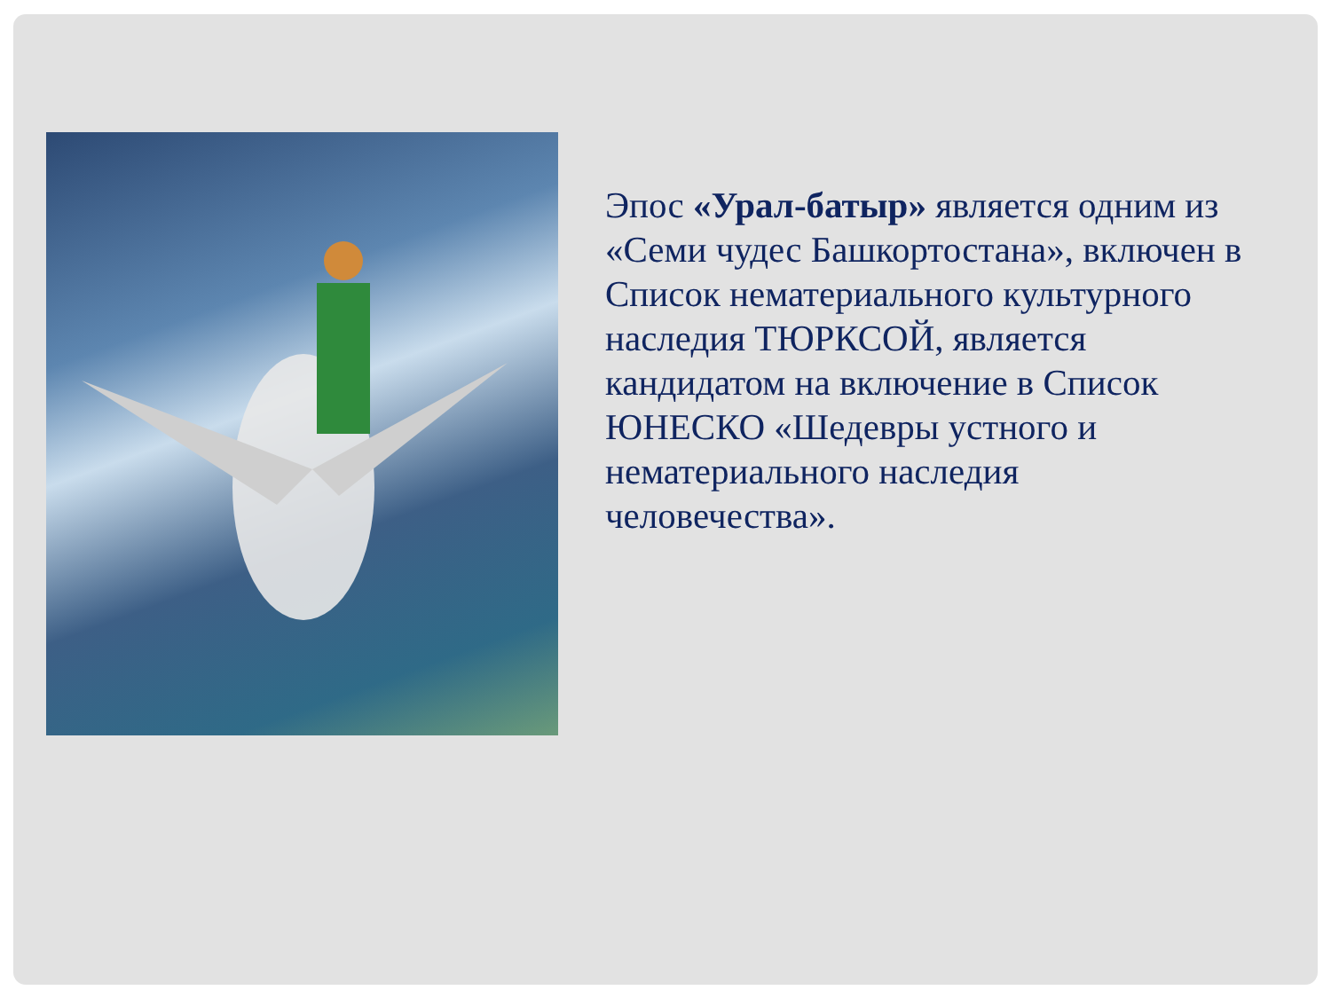Эпос «Урал-батыр» является одним из «Семи чудес Башкортостана», включен в Список нематериального культурного наследия ТЮРКСОЙ, является кандидатом на включение в Список ЮНЕСКО «Шедевры устного и нематериального наследия человечества».